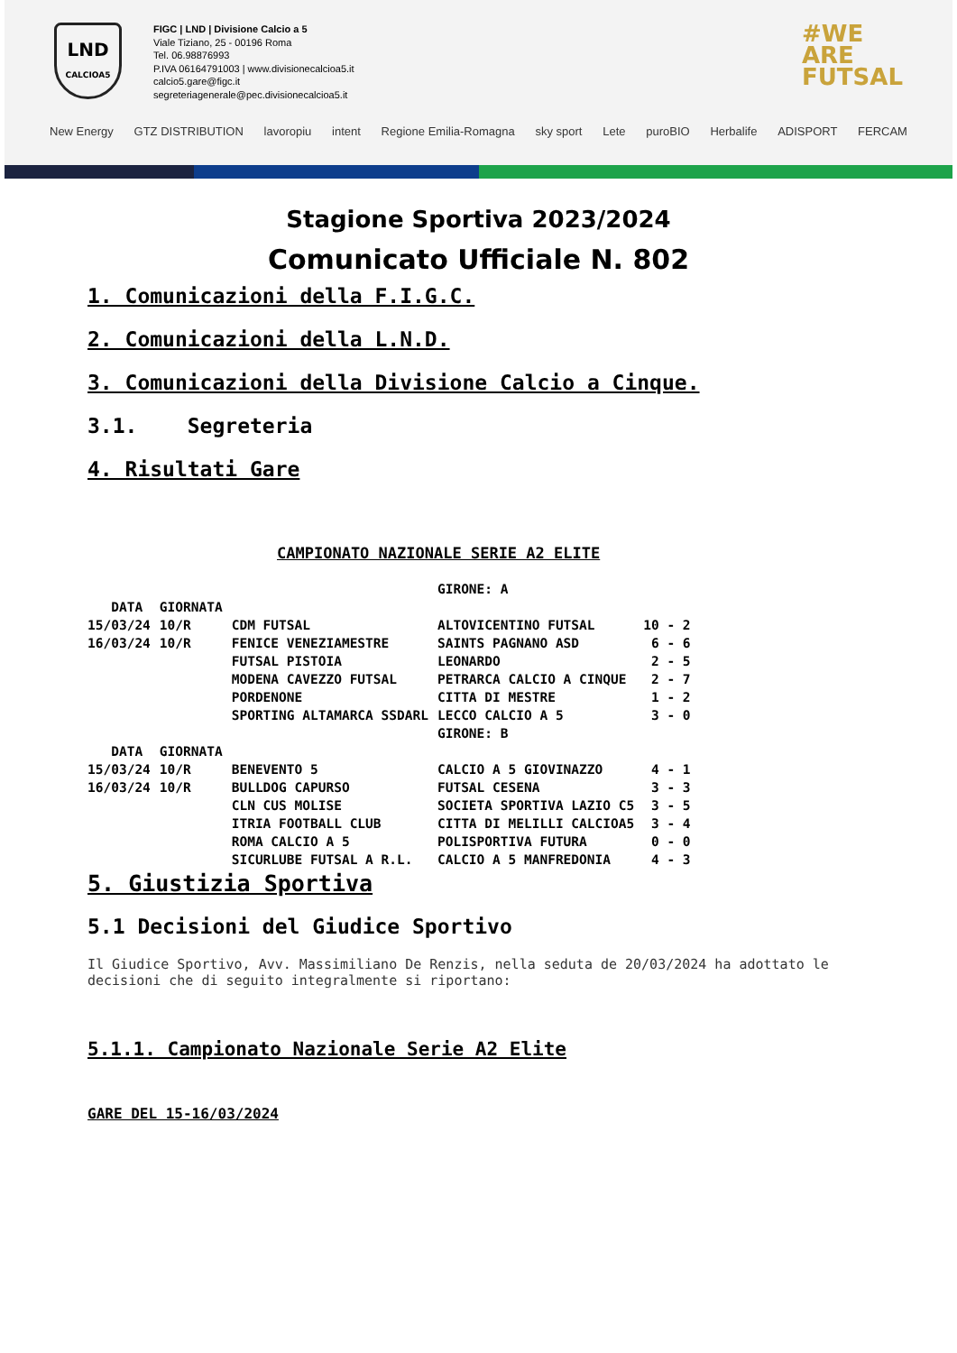LND
CALCIOA5
FIGC | LND | Divisione Calcio a 5
Viale Tiziano, 25 - 00196 Roma
Tel. 06.98876993
P.IVA 06164791003 | www.divisionecalcioa5.it
calcio5.gare@figc.it
segreteriagenerale@pec.divisionecalcioa5.it
#WE
ARE
FUTSAL
New Energy GTZ DISTRIBUTION lavoropiu intent Regione Emilia-Romagna sky sport Lete puroBIO Herbalife ADISPORT FERCAM
Stagione Sportiva 2023/2024
Comunicato Ufficiale N. 802
1. Comunicazioni della F.I.G.C.
2. Comunicazioni della L.N.D.
3. Comunicazioni della Divisione Calcio a Cinque.
3.1. Segreteria
4. Risultati Gare
CAMPIONATO NAZIONALE SERIE A2 ELITE
| | | | GIRONE: A | |
| DATA | GIORNATA | | | |
| 15/03/24 | 10/R | CDM FUTSAL | ALTOVICENTINO FUTSAL | 10 - 2 |
| 16/03/24 | 10/R | FENICE VENEZIAMESTRE | SAINTS PAGNANO ASD | 6 - 6 |
| | | FUTSAL PISTOIA | LEONARDO | 2 - 5 |
| | | MODENA CAVEZZO FUTSAL | PETRARCA CALCIO A CINQUE | 2 - 7 |
| | | PORDENONE | CITTA DI MESTRE | 1 - 2 |
| | | SPORTING ALTAMARCA SSDARL | LECCO CALCIO A 5 | 3 - 0 |
| | | | GIRONE: B | |
| DATA | GIORNATA | | | |
| 15/03/24 | 10/R | BENEVENTO 5 | CALCIO A 5 GIOVINAZZO | 4 - 1 |
| 16/03/24 | 10/R | BULLDOG CAPURSO | FUTSAL CESENA | 3 - 3 |
| | | CLN CUS MOLISE | SOCIETA SPORTIVA LAZIO C5 | 3 - 5 |
| | | ITRIA FOOTBALL CLUB | CITTA DI MELILLI CALCIOA5 | 3 - 4 |
| | | ROMA CALCIO A 5 | POLISPORTIVA FUTURA | 0 - 0 |
| | | SICURLUBE FUTSAL A R.L. | CALCIO A 5 MANFREDONIA | 4 - 3 |
5. Giustizia Sportiva
5.1 Decisioni del Giudice Sportivo
Il Giudice Sportivo, Avv. Massimiliano De Renzis, nella seduta de 20/03/2024 ha adottato le decisioni che di seguito integralmente si riportano:
5.1.1. Campionato Nazionale Serie A2 Elite
GARE DEL 15-16/03/2024